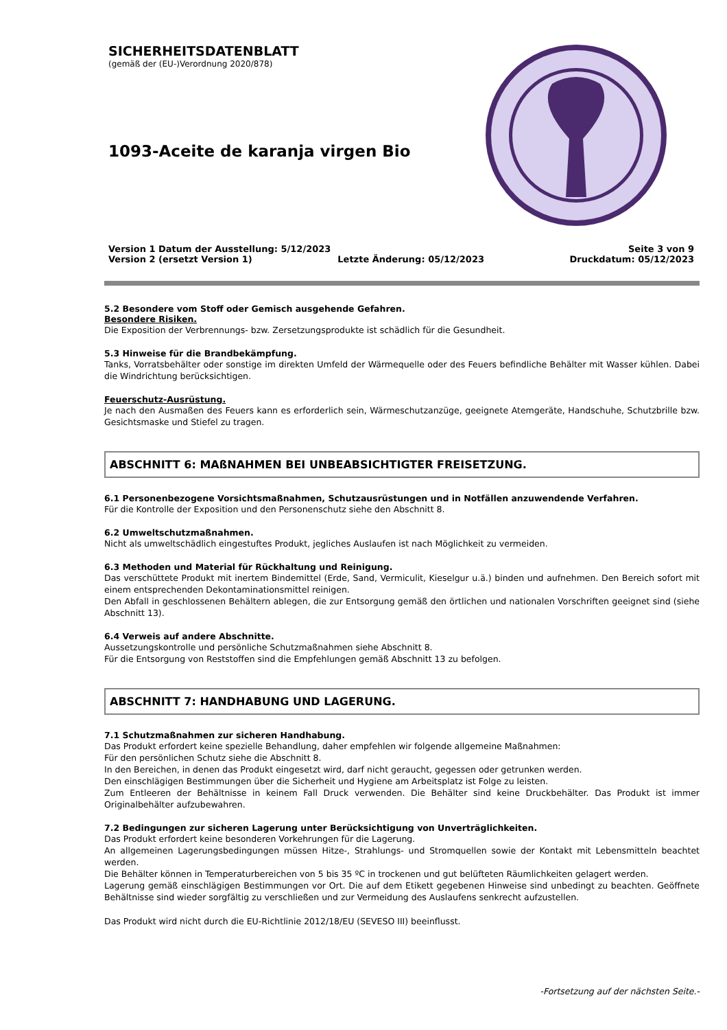SICHERHEITSDATENBLATT
(gemäß der (EU-)Verordnung 2020/878)
1093-Aceite de karanja virgen Bio
Version 1 Datum der Ausstellung: 5/12/2023 Seite 3 von 9
Version 2 (ersetzt Version 1) Letzte Änderung: 05/12/2023 Druckdatum: 05/12/2023
5.2 Besondere vom Stoff oder Gemisch ausgehende Gefahren.
Besondere Risiken.
Die Exposition der Verbrennungs- bzw. Zersetzungsprodukte ist schädlich für die Gesundheit.
5.3 Hinweise für die Brandbekämpfung.
Tanks, Vorratsbehälter oder sonstige im direkten Umfeld der Wärmequelle oder des Feuers befindliche Behälter mit Wasser kühlen. Dabei die Windrichtung berücksichtigen.
Feuerschutz-Ausrüstung.
Je nach den Ausmaßen des Feuers kann es erforderlich sein, Wärmeschutzanzüge, geeignete Atemgeräte, Handschuhe, Schutzbrille bzw. Gesichtsmaske und Stiefel zu tragen.
ABSCHNITT 6: MAßNAHMEN BEI UNBEABSICHTIGTER FREISETZUNG.
6.1 Personenbezogene Vorsichtsmaßnahmen, Schutzausrüstungen und in Notfällen anzuwendende Verfahren.
Für die Kontrolle der Exposition und den Personenschutz siehe den Abschnitt 8.
6.2 Umweltschutzmaßnahmen.
Nicht als umweltschädlich eingestuftes Produkt, jegliches Auslaufen ist nach Möglichkeit zu vermeiden.
6.3 Methoden und Material für Rückhaltung und Reinigung.
Das verschüttete Produkt mit inertem Bindemittel (Erde, Sand, Vermiculit, Kieselgur u.ä.) binden und aufnehmen. Den Bereich sofort mit einem entsprechenden Dekontaminationsmittel reinigen.
Den Abfall in geschlossenen Behältern ablegen, die zur Entsorgung gemäß den örtlichen und nationalen Vorschriften geeignet sind (siehe Abschnitt 13).
6.4 Verweis auf andere Abschnitte.
Aussetzungskontrolle und persönliche Schutzmaßnahmen siehe Abschnitt 8.
Für die Entsorgung von Reststoffen sind die Empfehlungen gemäß Abschnitt 13 zu befolgen.
ABSCHNITT 7: HANDHABUNG UND LAGERUNG.
7.1 Schutzmaßnahmen zur sicheren Handhabung.
Das Produkt erfordert keine spezielle Behandlung, daher empfehlen wir folgende allgemeine Maßnahmen:
Für den persönlichen Schutz siehe die Abschnitt 8.
In den Bereichen, in denen das Produkt eingesetzt wird, darf nicht geraucht, gegessen oder getrunken werden.
Den einschlägigen Bestimmungen über die Sicherheit und Hygiene am Arbeitsplatz ist Folge zu leisten.
Zum Entleeren der Behältnisse in keinem Fall Druck verwenden. Die Behälter sind keine Druckbehälter. Das Produkt ist immer Originalbehälter aufzubewahren.
7.2 Bedingungen zur sicheren Lagerung unter Berücksichtigung von Unverträglichkeiten.
Das Produkt erfordert keine besonderen Vorkehrungen für die Lagerung.
An allgemeinen Lagerungsbedingungen müssen Hitze-, Strahlungs- und Stromquellen sowie der Kontakt mit Lebensmitteln beachtet werden.
Die Behälter können in Temperaturbereichen von 5 bis 35 ºC in trockenen und gut belüfteten Räumlichkeiten gelagert werden.
Lagerung gemäß einschlägigen Bestimmungen vor Ort. Die auf dem Etikett gegebenen Hinweise sind unbedingt zu beachten. Geöffnete Behältnisse sind wieder sorgfältig zu verschließen und zur Vermeidung des Auslaufens senkrecht aufzustellen.
Das Produkt wird nicht durch die EU-Richtlinie 2012/18/EU (SEVESO III) beeinflusst.
-Fortsetzung auf der nächsten Seite.-